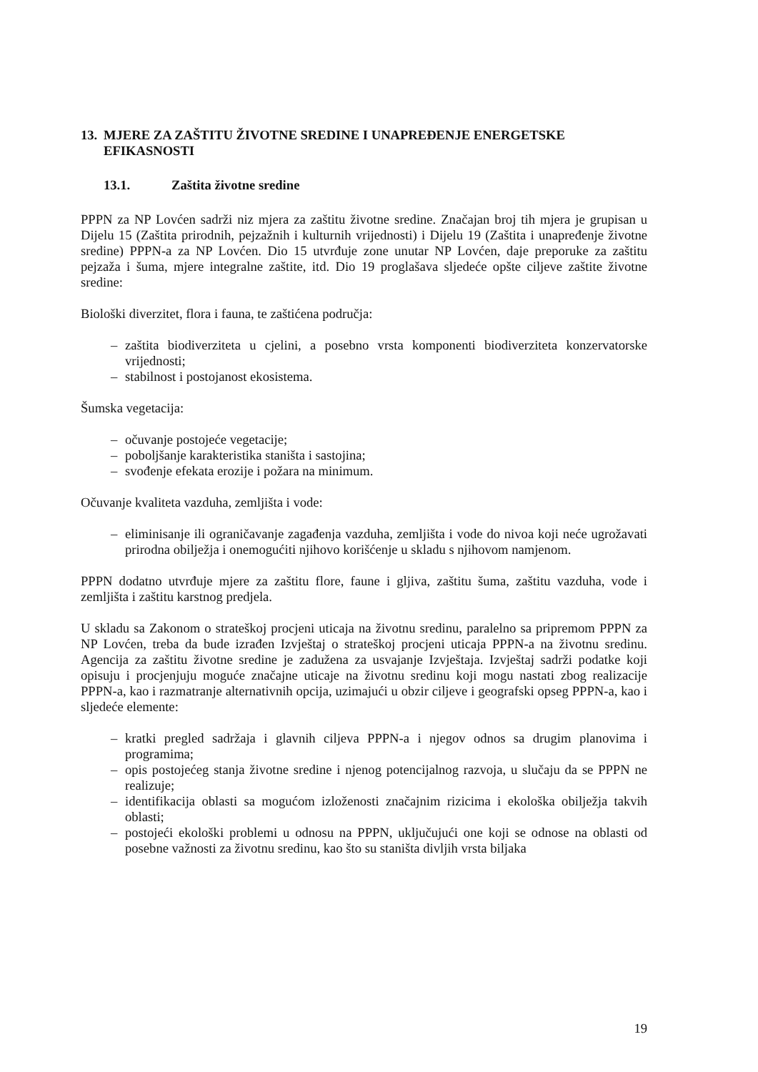13. MJERE ZA ZAŠTITU ŽIVOTNE SREDINE I UNAPREĐENJE ENERGETSKE EFIKASNOSTI
13.1. Zaštita životne sredine
PPPN za NP Lovćen sadrži niz mjera za zaštitu životne sredine. Značajan broj tih mjera je grupisan u Dijelu 15 (Zaštita prirodnih, pejzažnih i kulturnih vrijednosti) i Dijelu 19 (Zaštita i unapređenje životne sredine) PPPN-a za NP Lovćen. Dio 15 utvrđuje zone unutar NP Lovćen, daje preporuke za zaštitu pejzaža i šuma, mjere integralne zaštite, itd. Dio 19 proglašava sljedeće opšte ciljeve zaštite životne sredine:
Biološki diverzitet, flora i fauna, te zaštićena područja:
– zaštita biodiverziteta u cjelini, a posebno vrsta komponenti biodiverziteta konzervatorske vrijednosti;
– stabilnost i postojanost ekosistema.
Šumska vegetacija:
– očuvanje postojeće vegetacije;
– poboljšanje karakteristika staništa i sastojina;
– svođenje efekata erozije i požara na minimum.
Očuvanje kvaliteta vazduha, zemljišta i vode:
– eliminisanje ili ograničavanje zagađenja vazduha, zemljišta i vode do nivoa koji neće ugrožavati prirodna obilježja i onemogućiti njihovo korišćenje u skladu s njihovom namjenom.
PPPN dodatno utvrđuje mjere za zaštitu flore, faune i gljiva, zaštitu šuma, zaštitu vazduha, vode i zemljišta i zaštitu karstnog predjela.
U skladu sa Zakonom o strateškoj procjeni uticaja na životnu sredinu, paralelno sa pripremom PPPN za NP Lovćen, treba da bude izrađen Izvještaj o strateškoj procjeni uticaja PPPN-a na životnu sredinu. Agencija za zaštitu životne sredine je zadužena za usvajanje Izvještaja. Izvještaj sadrži podatke koji opisuju i procjenjuju moguće značajne uticaje na životnu sredinu koji mogu nastati zbog realizacije PPPN-a, kao i razmatranje alternativnih opcija, uzimajući u obzir ciljeve i geografski opseg PPPN-a, kao i sljedeće elemente:
– kratki pregled sadržaja i glavnih ciljeva PPPN-a i njegov odnos sa drugim planovima i programima;
– opis postojećeg stanja životne sredine i njenog potencijalnog razvoja, u slučaju da se PPPN ne realizuje;
– identifikacija oblasti sa mogućom izloženosti značajnim rizicima i ekološka obilježja takvih oblasti;
– postojeći ekološki problemi u odnosu na PPPN, uključujući one koji se odnose na oblasti od posebne važnosti za životnu sredinu, kao što su staništa divljih vrsta biljaka
19